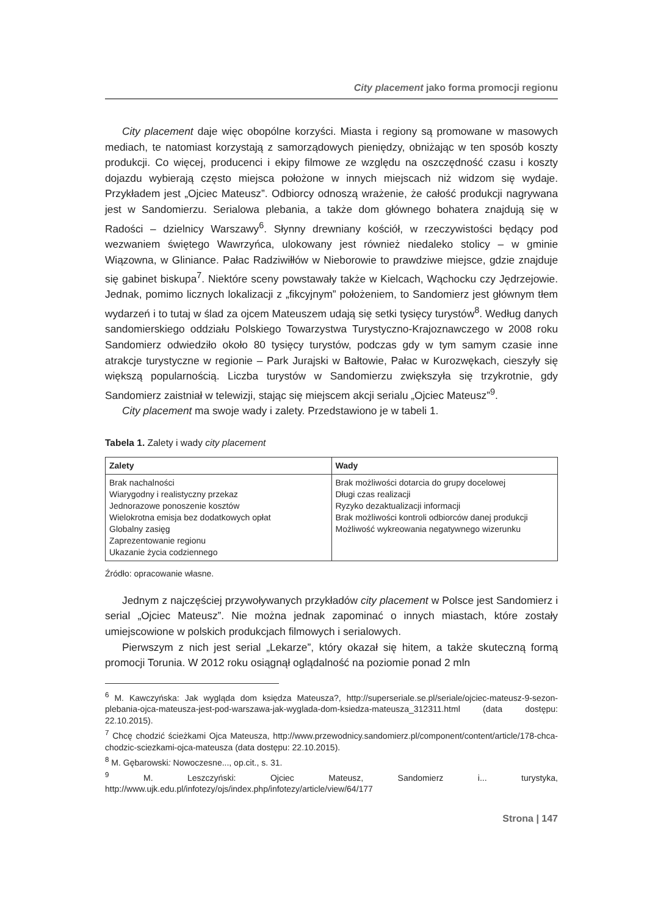City placement jako forma promocji regionu
City placement daje więc obopólne korzyści. Miasta i regiony są promowane w masowych mediach, te natomiast korzystają z samorządowych pieniędzy, obniżając w ten sposób koszty produkcji. Co więcej, producenci i ekipy filmowe ze względu na oszczędność czasu i koszty dojazdu wybierają często miejsca położone w innych miejscach niż widzom się wydaje. Przykładem jest „Ojciec Mateusz”. Odbiorcy odnoszą wrażenie, że całość produkcji nagrywana jest w Sandomierzu. Serialowa plebania, a także dom głównego bohatera znajdują się w Radości – dzielnicy Warszawy<sup>6</sup>. Słynny drewniany kościół, w rzeczywistości będący pod wezwaniem świętego Wawrzyńca, ulokowany jest również niedaleko stolicy – w gminie Wiązowna, w Gliniance. Pałac Radziwiłłów w Nieborowie to prawdziwe miejsce, gdzie znajduje się gabinet biskupa<sup>7</sup>. Niektóre sceny powstawały także w Kielcach, Wąchocku czy Jędrzejowie. Jednak, pomimo licznych lokalizacji z „fikcyjnym” położeniem, to Sandomierz jest głównym tłem wydarzeń i to tutaj w ślad za ojcem Mateuszem udają się setki tysięcy turystów<sup>8</sup>. Według danych sandomierskiego oddziału Polskiego Towarzystwa Turystyczno-Krajoznawczego w 2008 roku Sandomierz odwiedziło około 80 tysięcy turystów, podczas gdy w tym samym czasie inne atrakcje turystyczne w regionie – Park Jurajski w Bałtowie, Pałac w Kurozwękach, cieszyły się większą popularnością. Liczba turystów w Sandomierzu zwiększyła się trzykrotnie, gdy Sandomierz zaistniał w telewizji, stając się miejscem akcji serialu „Ojciec Mateusz”<sup>9</sup>.
City placement ma swoje wady i zalety. Przedstawiono je w tabeli 1.
Tabela 1. Zalety i wady city placement
| Zalety | Wady |
| --- | --- |
| Brak nachalności Wiarygodny i realistyczny przekaz Jednorazowe ponoszenie kosztów Wielokrotna emisja bez dodatkowych opłat Globalny zasięg Zaprezentowanie regionu Ukazanie życia codziennego | Brak możliwości dotarcia do grupy docelowej Długi czas realizacji Ryzyko dezaktualizacji informacji Brak możliwości kontroli odbiorców danej produkcji Możliwość wykreowania negatywnego wizerunku |
Źródło: opracowanie własne.
Jednym z najczęściej przywoływanych przykładów city placement w Polsce jest Sandomierz i serial „Ojciec Mateusz”. Nie można jednak zapominać o innych miastach, które zostały umiejscowione w polskich produkcjach filmowych i serialowych.
Pierwszym z nich jest serial „Lekarze”, który okazał się hitem, a także skuteczną formą promocji Torunia. W 2012 roku osiągnął oglądalność na poziomie ponad 2 mln
<sup>6</sup> M. Kawczyńska: Jak wygląda dom księdza Mateusza?, http://superseriale.se.pl/seriale/ojciec-mateusz-9-sezon-plebania-ojca-mateusza-jest-pod-warszawa-jak-wyglada-dom-ksiedza-mateusza_312311.html (data dostępu: 22.10.2015).
<sup>7</sup> Chcę chodzić ścieżkami Ojca Mateusza, http://www.przewodnicy.sandomierz.pl/component/content/article/178-chca-chodzic-sciezkami-ojca-mateusza (data dostępu: 22.10.2015).
<sup>8</sup> M. Gębarowski: Nowoczesne..., op.cit., s. 31.
<sup>9</sup> M. Leszczyński: Ojciec Mateusz, Sandomierz i... turystyka, http://www.ujk.edu.pl/infotezy/ojs/index.php/infotezy/article/view/64/177
Strona | 147